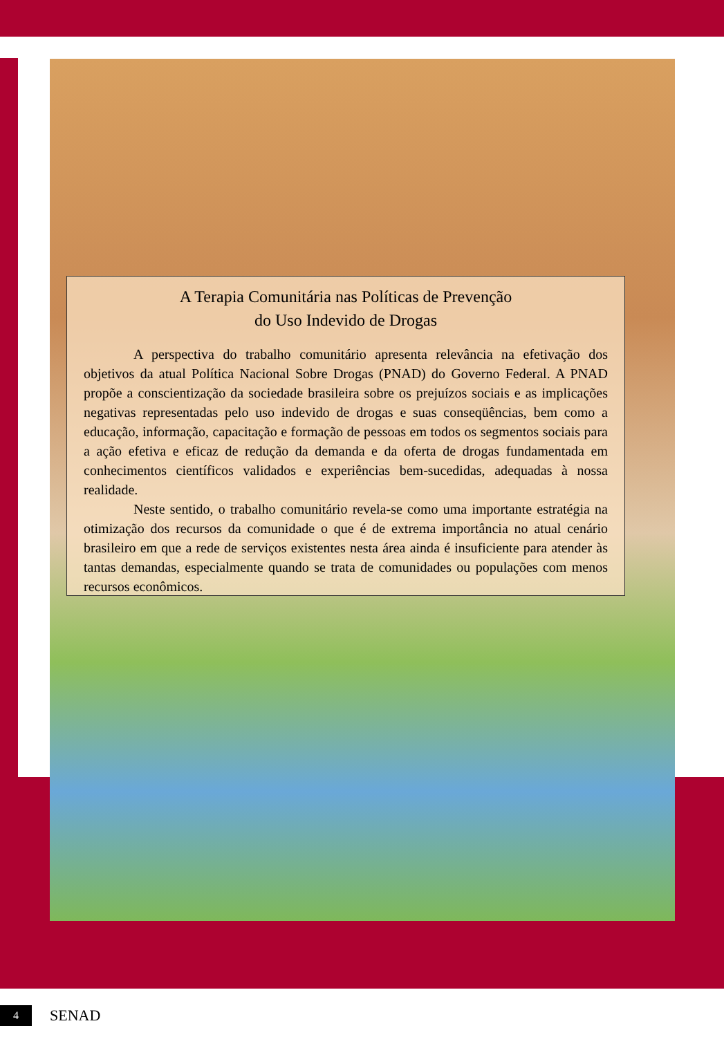A Terapia Comunitária nas Políticas de Prevenção
do Uso Indevido de Drogas
A perspectiva do trabalho comunitário apresenta relevância na efetivação dos objetivos da atual Política Nacional Sobre Drogas (PNAD) do Governo Federal. A PNAD propõe a conscientização da sociedade brasileira sobre os prejuízos sociais e as implicações negativas representadas pelo uso indevido de drogas e suas conseqüências, bem como a educação, informação, capacitação e formação de pessoas em todos os segmentos sociais para a ação efetiva e eficaz de redução da demanda e da oferta de drogas fundamentada em conhecimentos científicos validados e experiências bem-sucedidas, adequadas à nossa realidade.
Neste sentido, o trabalho comunitário revela-se como uma importante estratégia na otimização dos recursos da comunidade o que é de extrema importância no atual cenário brasileiro em que a rede de serviços existentes nesta área ainda é insuficiente para atender às tantas demandas, especialmente quando se trata de comunidades ou populações com menos recursos econômicos.
4 SENAD